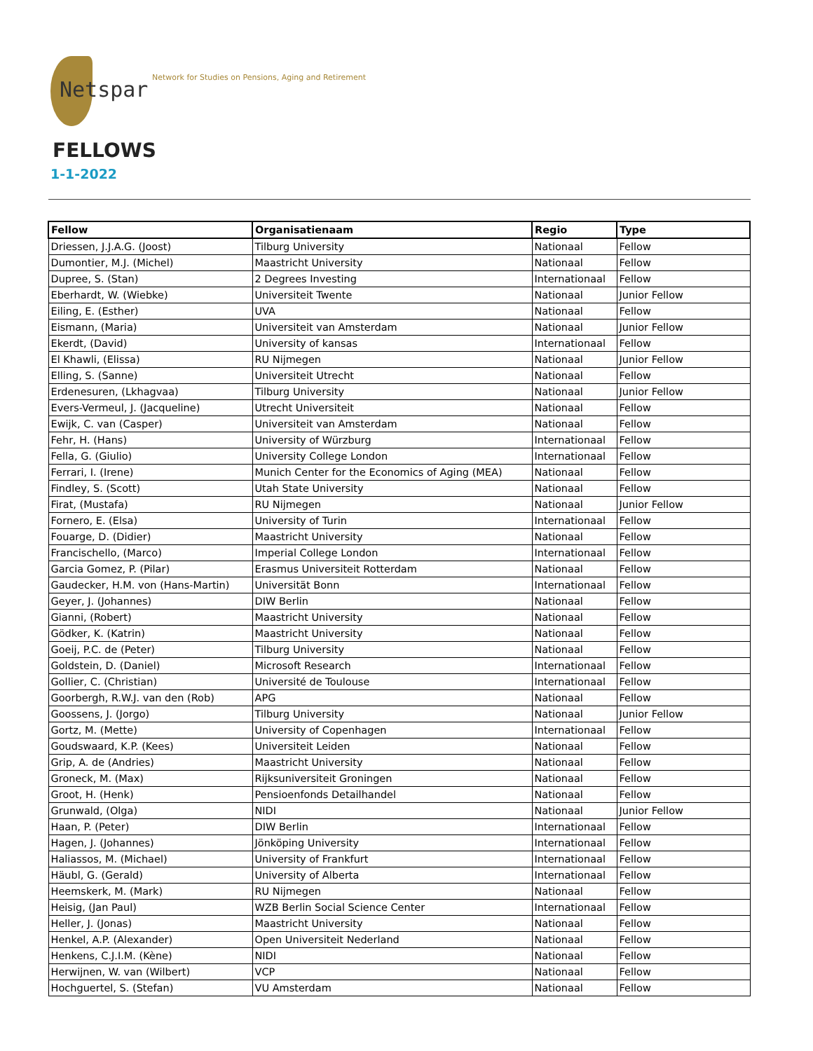Netspar
Network for Studies on Pensions, Aging and Retirement
FELLOWS
1-1-2022
| Fellow | Organisatienaam | Regio | Type |
| --- | --- | --- | --- |
| Driessen, J.J.A.G. (Joost) | Tilburg University | Nationaal | Fellow |
| Dumontier, M.J. (Michel) | Maastricht University | Nationaal | Fellow |
| Dupree, S. (Stan) | 2 Degrees Investing | Internationaal | Fellow |
| Eberhardt, W. (Wiebke) | Universiteit Twente | Nationaal | Junior Fellow |
| Eiling, E. (Esther) | UVA | Nationaal | Fellow |
| Eismann, (Maria) | Universiteit van Amsterdam | Nationaal | Junior Fellow |
| Ekerdt, (David) | University of kansas | Internationaal | Fellow |
| El Khawli, (Elissa) | RU Nijmegen | Nationaal | Junior Fellow |
| Elling, S. (Sanne) | Universiteit Utrecht | Nationaal | Fellow |
| Erdenesuren, (Lkhagvaa) | Tilburg University | Nationaal | Junior Fellow |
| Evers-Vermeul, J. (Jacqueline) | Utrecht Universiteit | Nationaal | Fellow |
| Ewijk, C. van (Casper) | Universiteit van Amsterdam | Nationaal | Fellow |
| Fehr, H. (Hans) | University of Würzburg | Internationaal | Fellow |
| Fella, G. (Giulio) | University College London | Internationaal | Fellow |
| Ferrari, I. (Irene) | Munich Center for the Economics of Aging (MEA) | Nationaal | Fellow |
| Findley, S. (Scott) | Utah State University | Nationaal | Fellow |
| Firat, (Mustafa) | RU Nijmegen | Nationaal | Junior Fellow |
| Fornero, E. (Elsa) | University of Turin | Internationaal | Fellow |
| Fouarge, D. (Didier) | Maastricht University | Nationaal | Fellow |
| Francischello, (Marco) | Imperial College London | Internationaal | Fellow |
| Garcia Gomez, P. (Pilar) | Erasmus Universiteit Rotterdam | Nationaal | Fellow |
| Gaudecker, H.M. von (Hans-Martin) | Universität Bonn | Internationaal | Fellow |
| Geyer, J. (Johannes) | DIW Berlin | Nationaal | Fellow |
| Gianni, (Robert) | Maastricht University | Nationaal | Fellow |
| Gödker, K. (Katrin) | Maastricht University | Nationaal | Fellow |
| Goeij, P.C. de (Peter) | Tilburg University | Nationaal | Fellow |
| Goldstein, D. (Daniel) | Microsoft Research | Internationaal | Fellow |
| Gollier, C. (Christian) | Université de Toulouse | Internationaal | Fellow |
| Goorbergh, R.W.J. van den (Rob) | APG | Nationaal | Fellow |
| Goossens, J. (Jorgo) | Tilburg University | Nationaal | Junior Fellow |
| Gortz, M. (Mette) | University of Copenhagen | Internationaal | Fellow |
| Goudswaard, K.P. (Kees) | Universiteit Leiden | Nationaal | Fellow |
| Grip, A. de (Andries) | Maastricht University | Nationaal | Fellow |
| Groneck, M. (Max) | Rijksuniversiteit Groningen | Nationaal | Fellow |
| Groot, H. (Henk) | Pensioenfonds Detailhandel | Nationaal | Fellow |
| Grunwald, (Olga) | NIDI | Nationaal | Junior Fellow |
| Haan, P. (Peter) | DIW Berlin | Internationaal | Fellow |
| Hagen, J. (Johannes) | Jönköping University | Internationaal | Fellow |
| Haliassos, M. (Michael) | University of Frankfurt | Internationaal | Fellow |
| Häubl, G. (Gerald) | University of Alberta | Internationaal | Fellow |
| Heemskerk, M. (Mark) | RU Nijmegen | Nationaal | Fellow |
| Heisig, (Jan Paul) | WZB Berlin Social Science Center | Internationaal | Fellow |
| Heller, J. (Jonas) | Maastricht University | Nationaal | Fellow |
| Henkel, A.P. (Alexander) | Open Universiteit Nederland | Nationaal | Fellow |
| Henkens, C.J.I.M. (Kène) | NIDI | Nationaal | Fellow |
| Herwijnen, W. van (Wilbert) | VCP | Nationaal | Fellow |
| Hochguertel, S. (Stefan) | VU Amsterdam | Nationaal | Fellow |